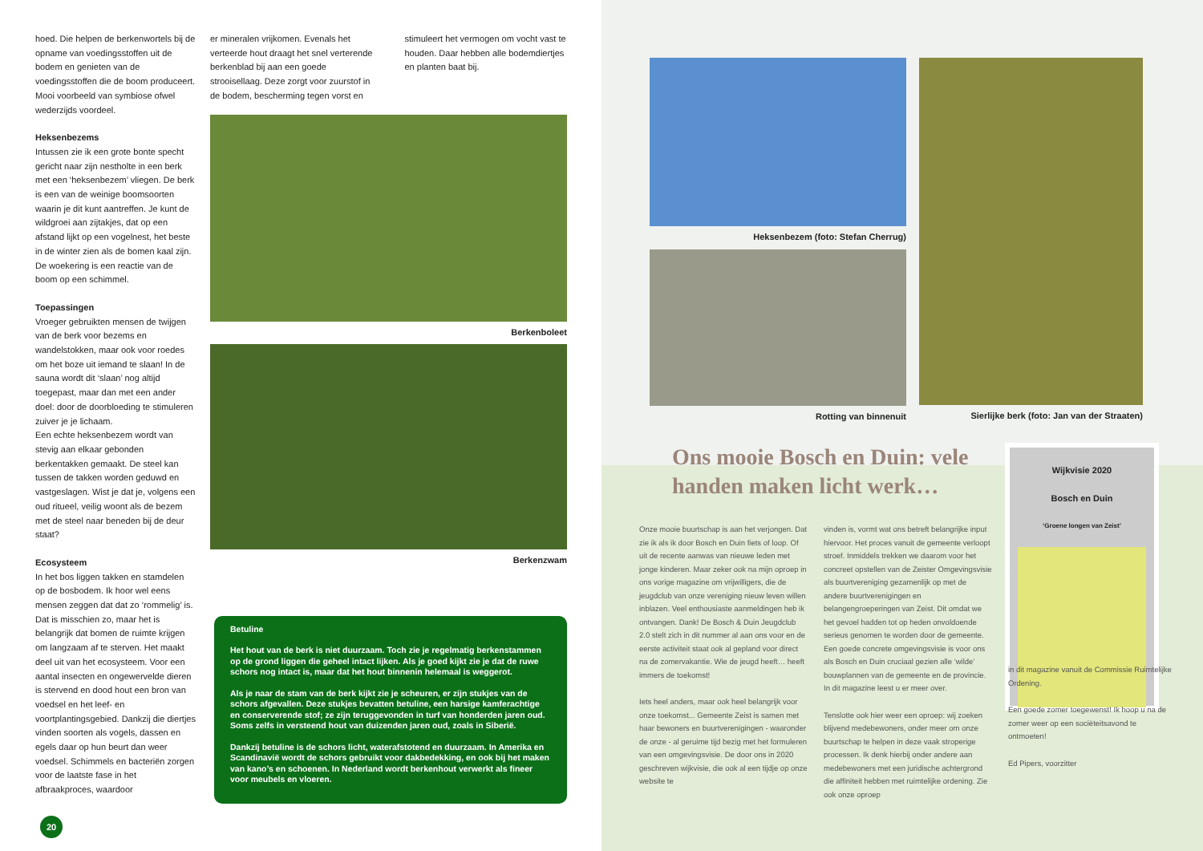hoed. Die helpen de berkenwortels bij de opname van voedingsstoffen uit de bodem en genieten van de voedingsstoffen die de boom produceert. Mooi voorbeeld van symbiose ofwel wederzijds voordeel.
Heksenbezems
Intussen zie ik een grote bonte specht gericht naar zijn nestholte in een berk met een ‘heksenbezem’ vliegen. De berk is een van de weinige boomsoorten waarin je dit kunt aantreffen. Je kunt de wildgroei aan zijtakjes, dat op een afstand lijkt op een vogelnest, het beste in de winter zien als de bomen kaal zijn. De woekering is een reactie van de boom op een schimmel.
Toepassingen
Vroeger gebruikten mensen de twijgen van de berk voor bezems en wandelstokken, maar ook voor roedes om het boze uit iemand te slaan! In de sauna wordt dit ‘slaan’ nog altijd toegepast, maar dan met een ander doel: door de doorbloeding te stimuleren zuiver je je lichaam.
Een echte heksenbezem wordt van stevig aan elkaar gebonden berkentakken gemaakt. De steel kan tussen de takken worden geduwd en vastgeslagen. Wist je dat je, volgens een oud ritueel, veilig woont als de bezem met de steel naar beneden bij de deur staat?
Ecosysteem
In het bos liggen takken en stamdelen op de bosbodem. Ik hoor wel eens mensen zeggen dat dat zo ‘rommelig’ is. Dat is misschien zo, maar het is belangrijk dat bomen de ruimte krijgen om langzaam af te sterven. Het maakt deel uit van het ecosysteem. Voor een aantal insecten en ongewervelde dieren is stervend en dood hout een bron van voedsel en het leef- en voortplantingsgebied. Dankzij die diertjes vinden soorten als vogels, dassen en egels daar op hun beurt dan weer voedsel. Schimmels en bacteriën zorgen voor de laatste fase in het afbraakproces, waardoor
er mineralen vrijkomen. Evenals het verteerde hout draagt het snel verterende berkenblad bij aan een goede strooisellaag. Deze zorgt voor zuurstof in de bodem, bescherming tegen vorst en
stimuleert het vermogen om vocht vast te houden. Daar hebben alle bodemdiertjes en planten baat bij.
Berkenboleet
Berkenzwam
Betuline
Het hout van de berk is niet duurzaam. Toch zie je regelmatig berkenstammen op de grond liggen die geheel intact lijken. Als je goed kijkt zie je dat de ruwe schors nog intact is, maar dat het hout binnenin helemaal is weggerot.
Als je naar de stam van de berk kijkt zie je scheuren, er zijn stukjes van de schors afgevallen. Deze stukjes bevatten betuline, een harsige kamferachtige en conserverende stof; ze zijn teruggevonden in turf van honderden jaren oud. Soms zelfs in versteend hout van duizenden jaren oud, zoals in Siberië.
Dankzij betuline is de schors licht, waterafstotend en duurzaam. In Amerika en Scandinavië wordt de schors gebruikt voor dakbedekking, en ook bij het maken van kano’s en schoenen. In Nederland wordt berkenhout verwerkt als fineer voor meubels en vloeren.
20
Heksenbezem (foto: Stefan Cherrug)
Rotting van binnenuit
Sierlijke berk (foto: Jan van der Straaten)
Ons mooie Bosch en Duin: vele handen maken licht werk…
Wijkvisie 2020
Bosch en Duin
‘Groene longen van Zeist’
Onze mooie buurtschap is aan het verjongen. Dat zie ik als ik door Bosch en Duin fiets of loop. Of uit de recente aanwas van nieuwe leden met jonge kinderen. Maar zeker ook na mijn oproep in ons vorige magazine om vrijwilligers, die de jeugdclub van onze vereniging nieuw leven willen inblazen. Veel enthousiaste aanmeldingen heb ik ontvangen. Dank! De Bosch & Duin Jeugdclub 2.0 stelt zich in dit nummer al aan ons voor en de eerste activiteit staat ook al gepland voor direct na de zomervakantie. Wie de jeugd heeft… heeft immers de toekomst!
Iets heel anders, maar ook heel belangrijk voor onze toekomst... Gemeente Zeist is samen met haar bewoners en buurtverenigingen - waaronder de onze - al geruime tijd bezig met het formuleren van een omgevingsvisie. De door ons in 2020 geschreven wijkvisie, die ook al een tijdje op onze website te
vinden is, vormt wat ons betreft belangrijke input hiervoor. Het proces vanuit de gemeente verloopt stroef. Inmiddels trekken we daarom voor het concreet opstellen van de Zeister Omgevingsvisie als buurtvereniging gezamenlijk op met de andere buurtverenigingen en belangengroeperingen van Zeist. Dit omdat we het gevoel hadden tot op heden onvoldoende serieus genomen te worden door de gemeente. Een goede concrete omgevingsvisie is voor ons als Bosch en Duin cruciaal gezien alle ‘wilde’ bouwplannen van de gemeente en de provincie. In dit magazine leest u er meer over.
Tenslotte ook hier weer een oproep: wij zoeken blijvend medebewoners, onder meer om onze buurtschap te helpen in deze vaak stroperige processen. Ik denk hierbij onder andere aan medebewoners met een juridische achtergrond die affiniteit hebben met ruimtelijke ordening. Zie ook onze oproep
in dit magazine vanuit de Commissie Ruimtelijke Ordening.
Een goede zomer toegewenst! Ik hoop u na de zomer weer op een sociëteitsavond te ontmoeten!
Ed Pipers, voorzitter